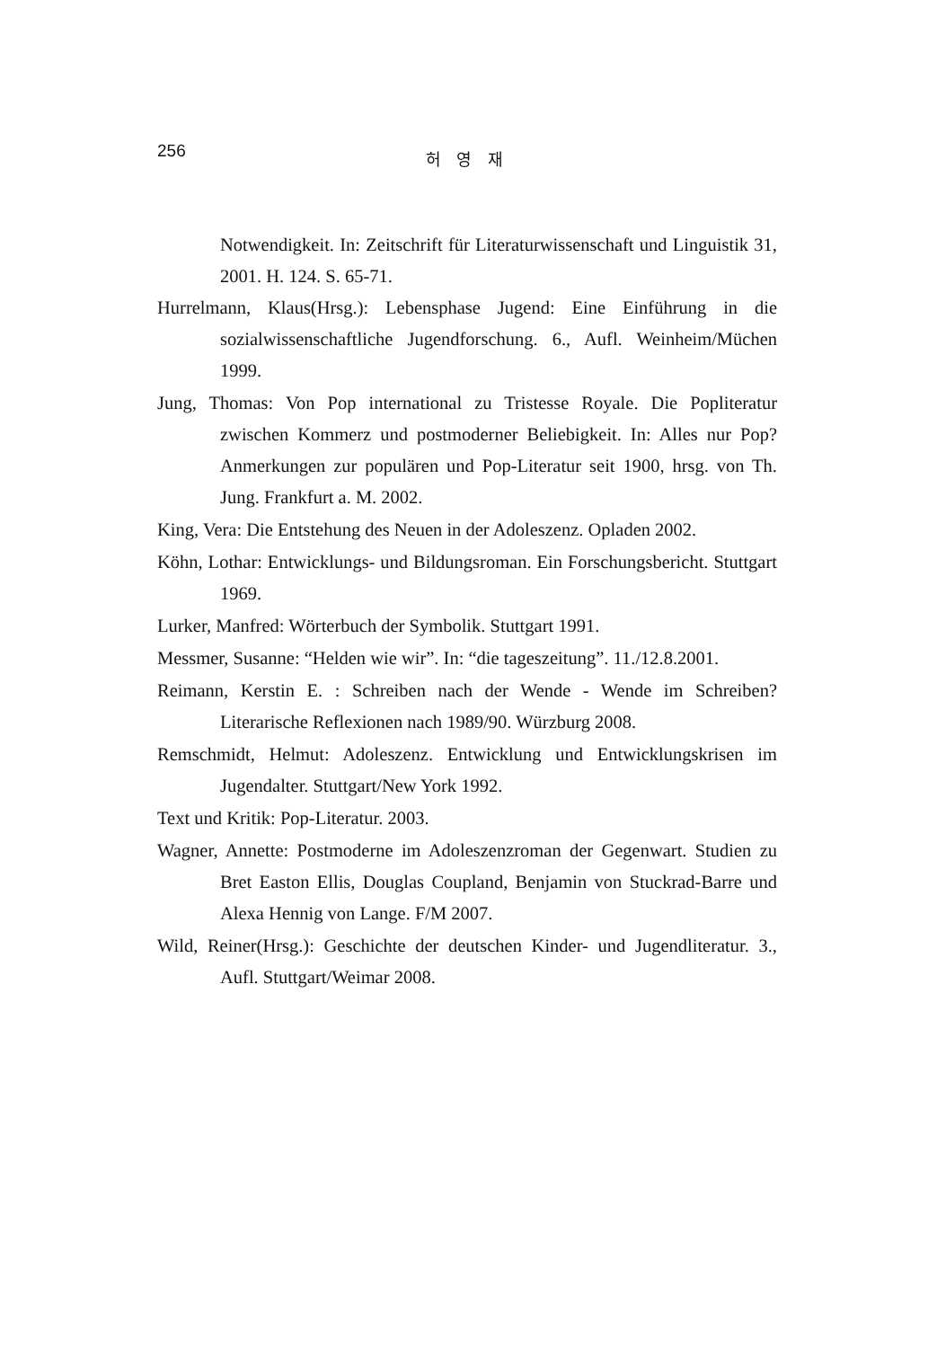256
허 영 재
Notwendigkeit. In: Zeitschrift für Literaturwissenschaft und Linguistik 31, 2001. H. 124. S. 65-71.
Hurrelmann, Klaus(Hrsg.): Lebensphase Jugend: Eine Einführung in die sozialwissenschaftliche Jugendforschung. 6., Aufl. Weinheim/Müchen 1999.
Jung, Thomas: Von Pop international zu Tristesse Royale. Die Popliteratur zwischen Kommerz und postmoderner Beliebigkeit. In: Alles nur Pop? Anmerkungen zur populären und Pop-Literatur seit 1900, hrsg. von Th. Jung. Frankfurt a. M. 2002.
King, Vera: Die Entstehung des Neuen in der Adoleszenz. Opladen 2002.
Köhn, Lothar: Entwicklungs- und Bildungsroman. Ein Forschungsbericht. Stuttgart 1969.
Lurker, Manfred: Wörterbuch der Symbolik. Stuttgart 1991.
Messmer, Susanne: “Helden wie wir”. In: “die tageszeitung”. 11./12.8.2001.
Reimann, Kerstin E. : Schreiben nach der Wende - Wende im Schreiben? Literarische Reflexionen nach 1989/90. Würzburg 2008.
Remschmidt, Helmut: Adoleszenz. Entwicklung und Entwicklungskrisen im Jugendalter. Stuttgart/New York 1992.
Text und Kritik: Pop-Literatur. 2003.
Wagner, Annette: Postmoderne im Adoleszenzroman der Gegenwart. Studien zu Bret Easton Ellis, Douglas Coupland, Benjamin von Stuckrad-Barre und Alexa Hennig von Lange. F/M 2007.
Wild, Reiner(Hrsg.): Geschichte der deutschen Kinder- und Jugendliteratur. 3., Aufl. Stuttgart/Weimar 2008.